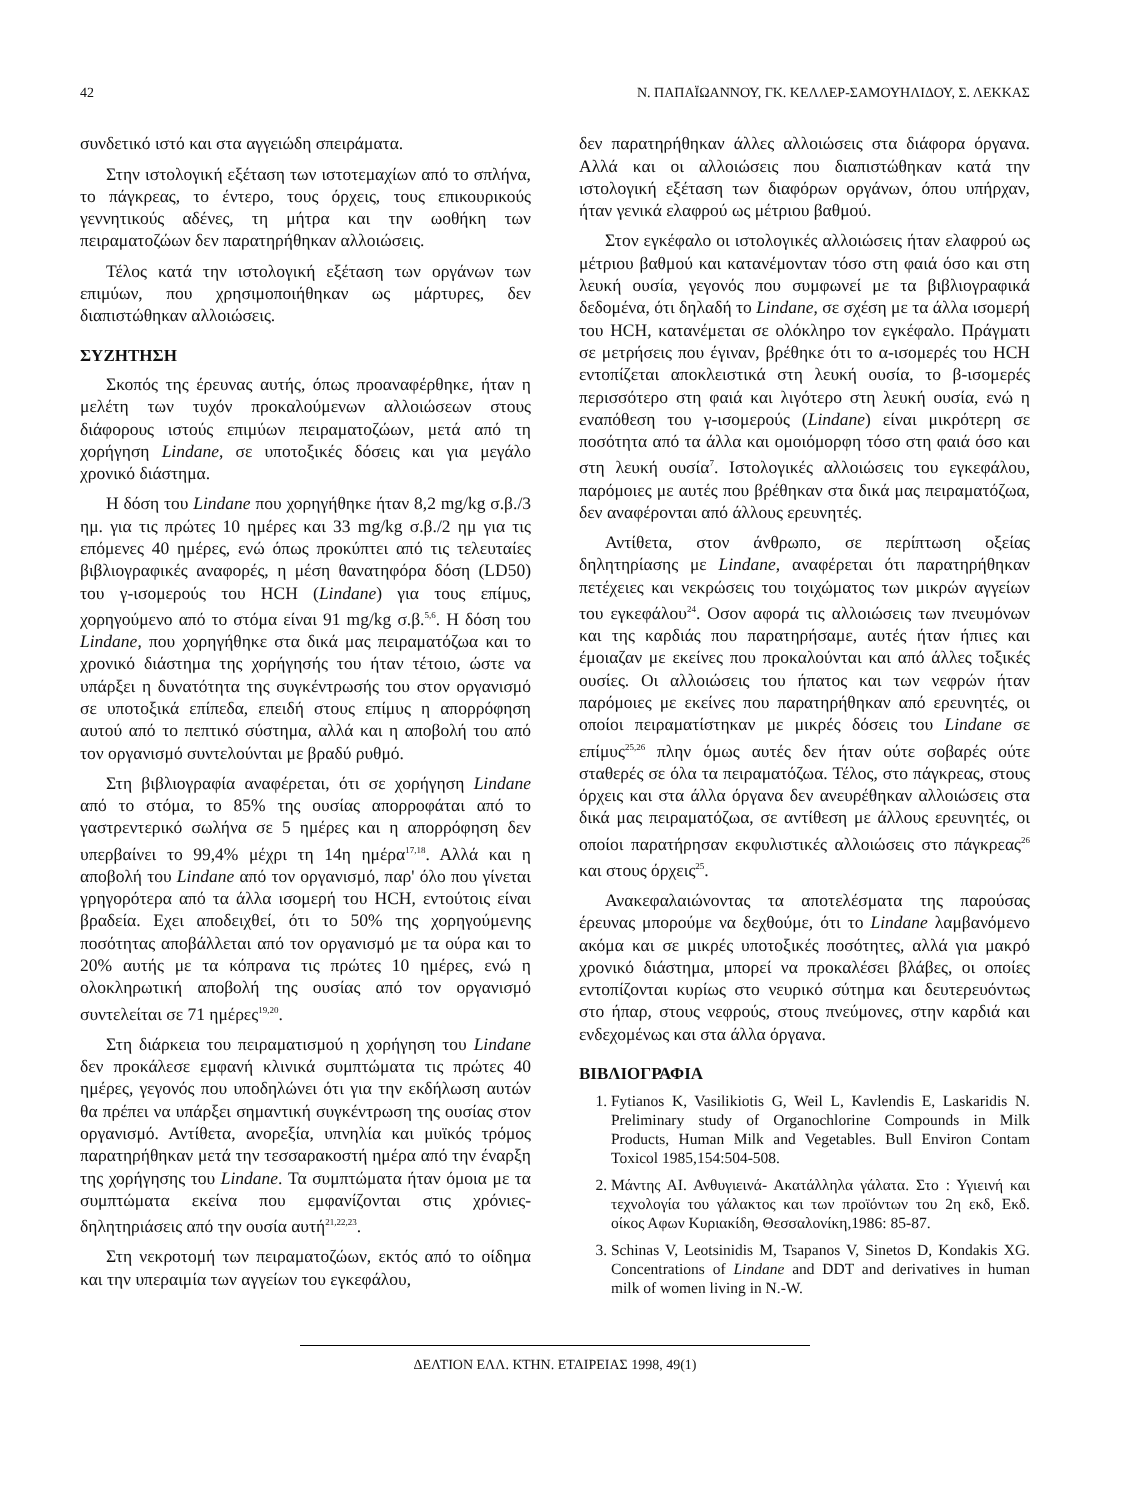42 Ν. ΠΑΠΑΪΩΑΝΝΟΥ, ΓΚ. ΚΕΛΛΕΡ-ΣΑΜΟΥΗΛΙΔΟΥ, Σ. ΛΕΚΚΑΣ
συνδετικό ιστό και στα αγγειώδη σπειράματα.
Στην ιστολογική εξέταση των ιστοτεμαχίων από το σπλήνα, το πάγκρεας, το έντερο, τους όρχεις, τους επικουρικούς γεννητικούς αδένες, τη μήτρα και την ωοθήκη των πειραματοζώων δεν παρατηρήθηκαν αλλοιώσεις.
Τέλος κατά την ιστολογική εξέταση των οργάνων των επιμύων, που χρησιμοποιήθηκαν ως μάρτυρες, δεν διαπιστώθηκαν αλλοιώσεις.
ΣΥΖΗΤΗΣΗ
Σκοπός της έρευνας αυτής, όπως προαναφέρθηκε, ήταν η μελέτη των τυχόν προκαλούμενων αλλοιώσεων στους διάφορους ιστούς επιμύων πειραματοζώων, μετά από τη χορήγηση Lindane, σε υποτοξικές δόσεις και για μεγάλο χρονικό διάστημα.
Η δόση του Lindane που χορηγήθηκε ήταν 8,2 mg/kg σ.β./3 ημ. για τις πρώτες 10 ημέρες και 33 mg/kg σ.β./2 ημ για τις επόμενες 40 ημέρες, ενώ όπως προκύπτει από τις τελευταίες βιβλιογραφικές αναφορές, η μέση θανατηφόρα δόση (LD50) του γ-ισομερούς του HCH (Lindane) για τους επίμυς, χορηγούμενο από το στόμα είναι 91 mg/kg σ.β.<sup>5,6</sup>. Η δόση του Lindane, που χορηγήθηκε στα δικά μας πειραματόζωα και το χρονικό διάστημα της χορήγησής του ήταν τέτοιο, ώστε να υπάρξει η δυνατότητα της συγκέντρωσής του στον οργανισμό σε υποτοξικά επίπεδα, επειδή στους επίμυς η απορρόφηση αυτού από το πεπτικό σύστημα, αλλά και η αποβολή του από τον οργανισμό συντελούνται με βραδύ ρυθμό.
Στη βιβλιογραφία αναφέρεται, ότι σε χορήγηση Lindane από το στόμα, το 85% της ουσίας απορροφάται από το γαστρεντερικό σωλήνα σε 5 ημέρες και η απορρόφηση δεν υπερβαίνει το 99,4% μέχρι τη 14η ημέρα<sup>17,18</sup>. Αλλά και η αποβολή του Lindane από τον οργανισμό, παρ' όλο που γίνεται γρηγορότερα από τα άλλα ισομερή του HCH, εντούτοις είναι βραδεία. Εχει αποδειχθεί, ότι το 50% της χορηγούμενης ποσότητας αποβάλλεται από τον οργανισμό με τα ούρα και το 20% αυτής με τα κόπρανα τις πρώτες 10 ημέρες, ενώ η ολοκληρωτική αποβολή της ουσίας από τον οργανισμό συντελείται σε 71 ημέρες<sup>19,20</sup>.
Στη διάρκεια του πειραματισμού η χορήγηση του Lindane δεν προκάλεσε εμφανή κλινικά συμπτώματα τις πρώτες 40 ημέρες, γεγονός που υποδηλώνει ότι για την εκδήλωση αυτών θα πρέπει να υπάρξει σημαντική συγκέντρωση της ουσίας στον οργανισμό. Αντίθετα, ανορεξία, υπνηλία και μυϊκός τρόμος παρατηρήθηκαν μετά την τεσσαρακοστή ημέρα από την έναρξη της χορήγησης του Lindane. Τα συμπτώματα ήταν όμοια με τα συμπτώματα εκείνα που εμφανίζονται στις χρόνιες-δηλητηριάσεις από την ουσία αυτή<sup>21,22,23</sup>.
Στη νεκροτομή των πειραματοζώων, εκτός από το οίδημα και την υπεραιμία των αγγείων του εγκεφάλου,
δεν παρατηρήθηκαν άλλες αλλοιώσεις στα διάφορα όργανα. Αλλά και οι αλλοιώσεις που διαπιστώθηκαν κατά την ιστολογική εξέταση των διαφόρων οργάνων, όπου υπήρχαν, ήταν γενικά ελαφρού ως μέτριου βαθμού.
Στον εγκέφαλο οι ιστολογικές αλλοιώσεις ήταν ελαφρού ως μέτριου βαθμού και κατανέμονταν τόσο στη φαιά όσο και στη λευκή ουσία, γεγονός που συμφωνεί με τα βιβλιογραφικά δεδομένα, ότι δηλαδή το Lindane, σε σχέση με τα άλλα ισομερή του HCH, κατανέμεται σε ολόκληρο τον εγκέφαλο. Πράγματι σε μετρήσεις που έγιναν, βρέθηκε ότι το α-ισομερές του HCH εντοπίζεται αποκλειστικά στη λευκή ουσία, το β-ισομερές περισσότερο στη φαιά και λιγότερο στη λευκή ουσία, ενώ η εναπόθεση του γ-ισομερούς (Lindane) είναι μικρότερη σε ποσότητα από τα άλλα και ομοιόμορφη τόσο στη φαιά όσο και στη λευκή ουσία<sup>7</sup>. Ιστολογικές αλλοιώσεις του εγκεφάλου, παρόμοιες με αυτές που βρέθηκαν στα δικά μας πειραματόζωα, δεν αναφέρονται από άλλους ερευνητές.
Αντίθετα, στον άνθρωπο, σε περίπτωση οξείας δηλητηρίασης με Lindane, αναφέρεται ότι παρατηρήθηκαν πετέχειες και νεκρώσεις του τοιχώματος των μικρών αγγείων του εγκεφάλου<sup>24</sup>. Οσον αφορά τις αλλοιώσεις των πνευμόνων και της καρδιάς που παρατηρήσαμε, αυτές ήταν ήπιες και έμοιαζαν με εκείνες που προκαλούνται και από άλλες τοξικές ουσίες. Οι αλλοιώσεις του ήπατος και των νεφρών ήταν παρόμοιες με εκείνες που παρατηρήθηκαν από ερευνητές, οι οποίοι πειραματίστηκαν με μικρές δόσεις του Lindane σε επίμυς<sup>25,26</sup> πλην όμως αυτές δεν ήταν ούτε σοβαρές ούτε σταθερές σε όλα τα πειραματόζωα. Τέλος, στο πάγκρεας, στους όρχεις και στα άλλα όργανα δεν ανευρέθηκαν αλλοιώσεις στα δικά μας πειραματόζωα, σε αντίθεση με άλλους ερευνητές, οι οποίοι παρατήρησαν εκφυλιστικές αλλοιώσεις στο πάγκρεας<sup>26</sup> και στους όρχεις<sup>25</sup>.
Ανακεφαλαιώνοντας τα αποτελέσματα της παρούσας έρευνας μπορούμε να δεχθούμε, ότι το Lindane λαμβανόμενο ακόμα και σε μικρές υποτοξικές ποσότητες, αλλά για μακρό χρονικό διάστημα, μπορεί να προκαλέσει βλάβες, οι οποίες εντοπίζονται κυρίως στο νευρικό σύτημα και δευτερευόντως στο ήπαρ, στους νεφρούς, στους πνεύμονες, στην καρδιά και ενδεχομένως και στα άλλα όργανα.
ΒΙΒΛΙΟΓΡΑΦΙΑ
1. Fytianos K, Vasilikiotis G, Weil L, Kavlendis E, Laskaridis N. Preliminary study of Organochlorine Compounds in Milk Products, Human Milk and Vegetables. Bull Environ Contam Toxicol 1985,154:504-508.
2. Μάντης ΑΙ. Ανθυγιεινά- Ακατάλληλα γάλατα. Στο : Υγιεινή και τεχνολογία του γάλακτος και των προϊόντων του 2η εκδ, Εκδ. οίκος Αφων Κυριακίδη, Θεσσαλονίκη,1986: 85-87.
3. Schinas V, Leotsinidis M, Tsapanos V, Sinetos D, Kondakis XG. Concentrations of Lindane and DDT and derivatives in human milk of women living in N.-W.
ΔΕΛΤΙΟΝ ΕΛΛ. ΚΤΗΝ. ΕΤΑΙΡΕΙΑΣ 1998, 49(1)